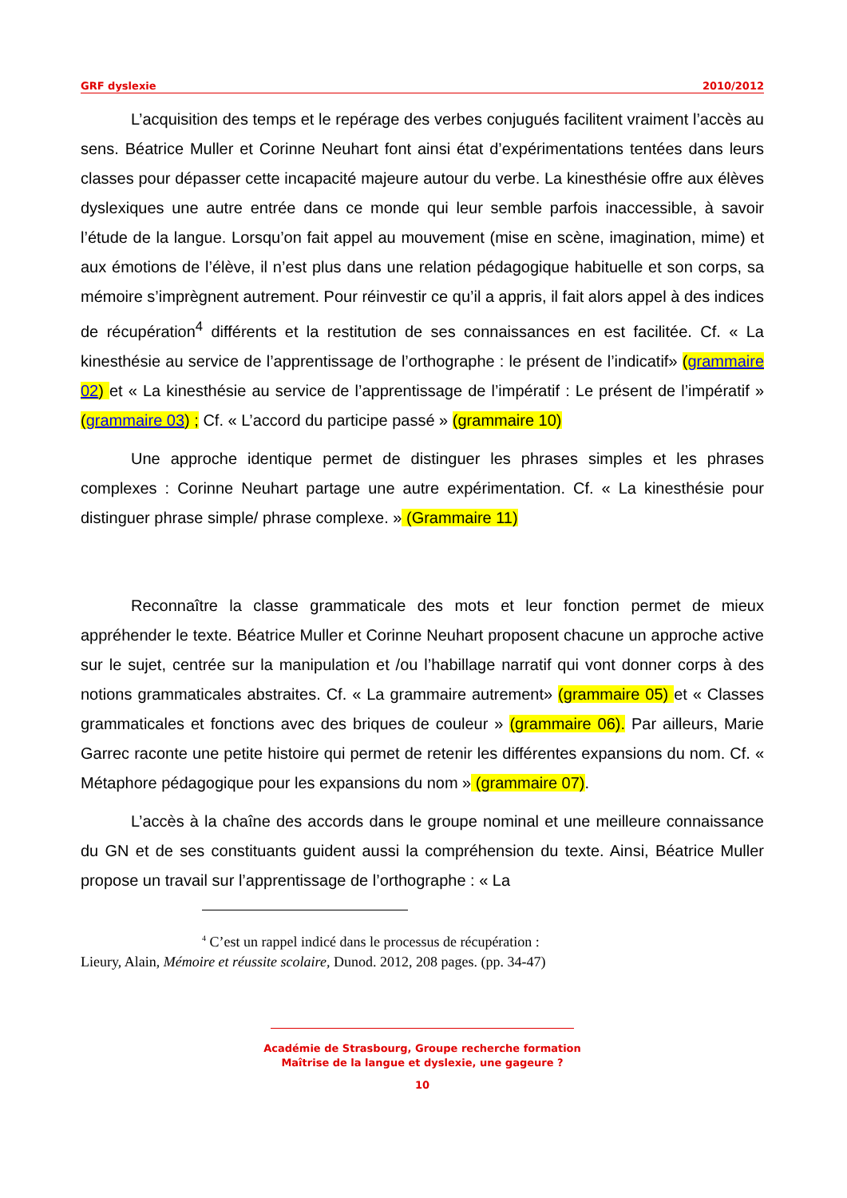GRF dyslexie 2010/2012
L’acquisition des temps et le repérage des verbes conjugués facilitent vraiment l’accès au sens. Béatrice Muller et Corinne Neuhart font ainsi état d’expérimentations tentées dans leurs classes pour dépasser cette incapacité majeure autour du verbe. La kinesthésie offre aux élèves dyslexiques une autre entrée dans ce monde qui leur semble parfois inaccessible, à savoir l’étude de la langue. Lorsqu’on fait appel au mouvement (mise en scène, imagination, mime) et aux émotions de l’élève, il n’est plus dans une relation pédagogique habituelle et son corps, sa mémoire s’imprègnent autrement. Pour réinvestir ce qu’il a appris, il fait alors appel à des indices de récupération<sup>4</sup> différents et la restitution de ses connaissances en est facilitée. Cf. « La kinesthésie au service de l’apprentissage de l’orthographe : le présent de l’indicatif» (grammaire 02) et « La kinesthésie au service de l’apprentissage de l’impératif : Le présent de l’impératif » (grammaire 03) ; Cf. « L’accord du participe passé » (grammaire 10)
Une approche identique permet de distinguer les phrases simples et les phrases complexes : Corinne Neuhart partage une autre expérimentation. Cf. « La kinesthésie pour distinguer phrase simple/ phrase complexe. » (Grammaire 11)
Reconnaître la classe grammaticale des mots et leur fonction permet de mieux appréhender le texte. Béatrice Muller et Corinne Neuhart proposent chacune un approche active sur le sujet, centrée sur la manipulation et /ou l’habillage narratif qui vont donner corps à des notions grammaticales abstraites. Cf. « La grammaire autrement» (grammaire 05) et « Classes grammaticales et fonctions avec des briques de couleur » (grammaire 06). Par ailleurs, Marie Garrec raconte une petite histoire qui permet de retenir les différentes expansions du nom. Cf. « Métaphore pédagogique pour les expansions du nom » (grammaire 07).
L’accès à la chaîne des accords dans le groupe nominal et une meilleure connaissance du GN et de ses constituants guident aussi la compréhension du texte. Ainsi, Béatrice Muller propose un travail sur l’apprentissage de l’orthographe : « La
<sup>4</sup> C’est un rappel indicé dans le processus de récupération :
Lieury, Alain, Mémoire et réussite scolaire, Dunod. 2012, 208 pages. (pp. 34-47)
Académie de Strasbourg, Groupe recherche formation
Maîtrise de la langue et dyslexie, une gageure ?
10